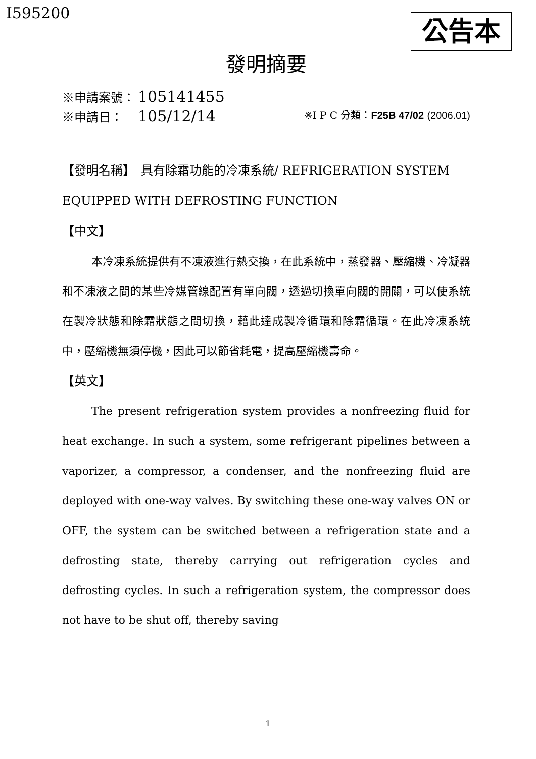I595200 公告本
發明摘要
※申請案號： 105141455
※申請日：　105/12/14 ※I P C 分類：F25B 47/02 (2006.01)
【發明名稱】　具有除霜功能的冷凍系統/ REFRIGERATION SYSTEM EQUIPPED WITH DEFROSTING FUNCTION
【中文】
本冷凍系統提供有不凍液進行熱交換，在此系統中，蒸發器、壓縮機、冷凝器和不凍液之間的某些冷媒管線配置有單向閥，透過切換單向閥的開關，可以使系統在製冷狀態和除霜狀態之間切換，藉此達成製冷循環和除霜循環。在此冷凍系統中，壓縮機無須停機，因此可以節省耗電，提高壓縮機壽命。
【英文】
The present refrigeration system provides a nonfreezing fluid for heat exchange. In such a system, some refrigerant pipelines between a vaporizer, a compressor, a condenser, and the nonfreezing fluid are deployed with one-way valves. By switching these one-way valves ON or OFF, the system can be switched between a refrigeration state and a defrosting state, thereby carrying out refrigeration cycles and defrosting cycles. In such a refrigeration system, the compressor does not have to be shut off, thereby saving
1